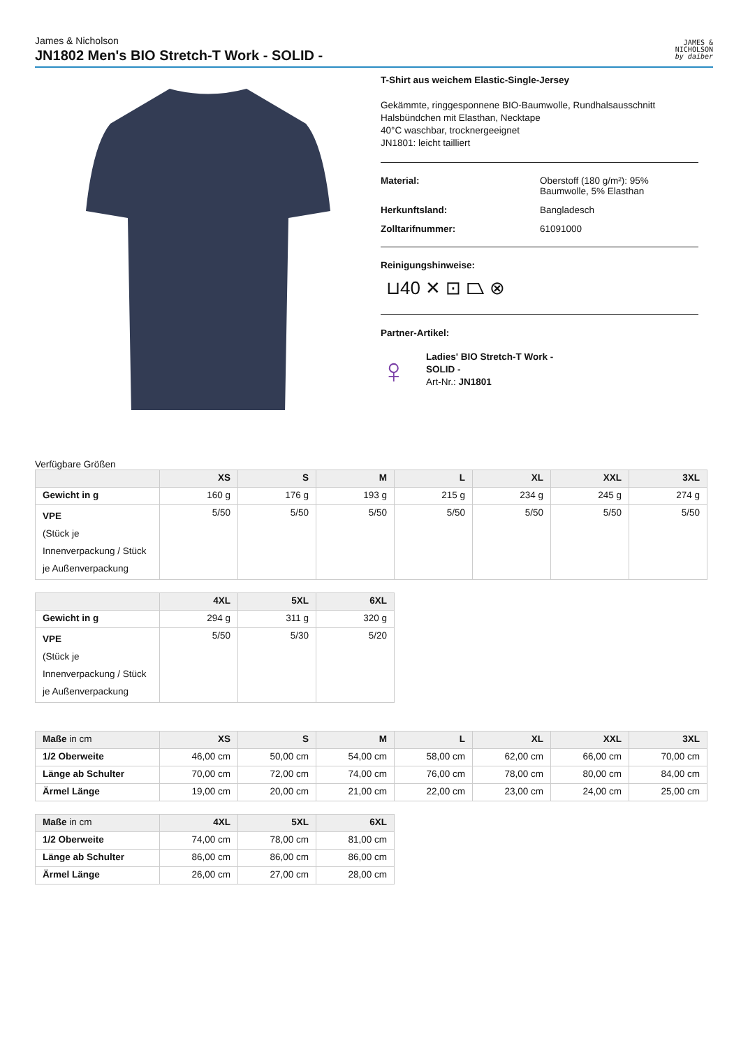James & Nicholson
JN1802 Men's BIO Stretch-T Work - SOLID -
JAMES &
NICHOLSON
by daiber
T-Shirt aus weichem Elastic-Single-Jersey
Gekämmte, ringgesponnene BIO-Baumwolle, Rundhalsausschnitt
Halsbündchen mit Elasthan, Necktape
40°C waschbar, trocknergeeignet
JN1801: leicht tailliert
Material: Oberstoff (180 g/m²): 95%
Baumwolle, 5% Elasthan
Herkunftsland: Bangladesch
Zolltarifnummer: 61091000
Reinigungshinweise:
⊔40 ✕ ⊡ ⏢ ⊗
Partner-Artikel:
♀
Ladies' BIO Stretch-T Work -
SOLID -
Art-Nr.: JN1801
Verfügbare Größen
| | XS | S | M | L | XL | XXL | 3XL |
| --- | --- | --- | --- | --- | --- | --- | --- |
| Gewicht in g | 160 g | 176 g | 193 g | 215 g | 234 g | 245 g | 274 g |
| VPE (Stück je Innenverpackung / Stück je Außenverpackung | 5/50 | 5/50 | 5/50 | 5/50 | 5/50 | 5/50 | 5/50 |
| | 4XL | 5XL | 6XL |
| --- | --- | --- | --- |
| Gewicht in g | 294 g | 311 g | 320 g |
| VPE (Stück je Innenverpackung / Stück je Außenverpackung | 5/50 | 5/30 | 5/20 |
| Maße in cm | XS | S | M | L | XL | XXL | 3XL |
| --- | --- | --- | --- | --- | --- | --- | --- |
| 1/2 Oberweite | 46,00 cm | 50,00 cm | 54,00 cm | 58,00 cm | 62,00 cm | 66,00 cm | 70,00 cm |
| Länge ab Schulter | 70,00 cm | 72,00 cm | 74,00 cm | 76,00 cm | 78,00 cm | 80,00 cm | 84,00 cm |
| Ärmel Länge | 19,00 cm | 20,00 cm | 21,00 cm | 22,00 cm | 23,00 cm | 24,00 cm | 25,00 cm |
| Maße in cm | 4XL | 5XL | 6XL |
| --- | --- | --- | --- |
| 1/2 Oberweite | 74,00 cm | 78,00 cm | 81,00 cm |
| Länge ab Schulter | 86,00 cm | 86,00 cm | 86,00 cm |
| Ärmel Länge | 26,00 cm | 27,00 cm | 28,00 cm |